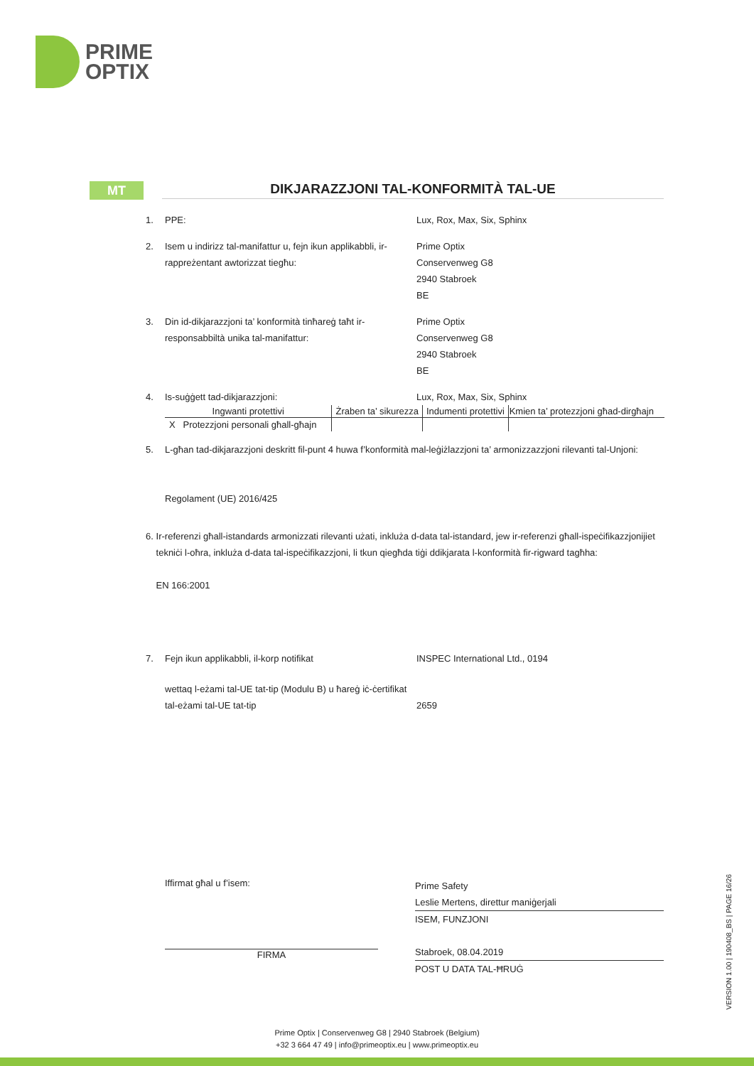PRIME
OPTIX
MT DIKJARAZZJONI TAL-KONFORMITÀ TAL-UE
1. PPE: Lux, Rox, Max, Six, Sphinx
2. Isem u indirizz tal-manifattur u, fejn ikun applikabbli, ir-rappreżentant awtorizzat tiegħu:
Prime Optix
Conservenweg G8
2940 Stabroek
BE
3. Din id-dikjarazzjoni ta’ konformità tinħareġ taħt ir-responsabbiltà unika tal-manifattur:
Prime Optix
Conservenweg G8
2940 Stabroek
BE
4. Is-suġġett tad-dikjarazzjoni: Lux, Rox, Max, Six, Sphinx
| Ingwanti protettivi | Żraben ta’ sikurezza | Indumenti protettivi | Kmien ta’ protezzjoni għad-dirgħajn |
| --- | --- | --- | --- |
| X Protezzjoni personali għall-għajn | | | |
5. L-għan tad-dikjarazzjoni deskritt fil-punt 4 huwa f’konformità mal-leġiżlazzjoni ta’ armonizzazzjoni rilevanti tal-Unjoni:
Regolament (UE) 2016/425
6. Ir-referenzi għall-istandards armonizzati rilevanti użati, inkluża d-data tal-istandard, jew ir-referenzi għall-ispeċifikazzjonijiet tekniċi l-oħra, inkluża d-data tal-ispeċifikazzjoni, li tkun qiegħda tiġi ddikjarata l-konformità fir-rigward tagħha:
EN 166:2001
7. Fejn ikun applikabbli, il-korp notifikat INSPEC International Ltd., 0194
wettaq l-eżami tal-UE tat-tip (Modulu B) u ħareġ iċ-ċertifikat tal-eżami tal-UE tat-tip
2659
Iffirmat għal u f’isem:
FIRMA
Prime Safety
Leslie Mertens, direttur maniġerjali
ISEM, FUNZJONI
Stabroek, 08.04.2019
POST U DATA TAL-ĦRUĠ
VERSION 1.00 | 190408_BS | PAGE 16/26
Prime Optix | Conservenweg G8 | 2940 Stabroek (Belgium)
+32 3 664 47 49 | info@primeoptix.eu | www.primeoptix.eu